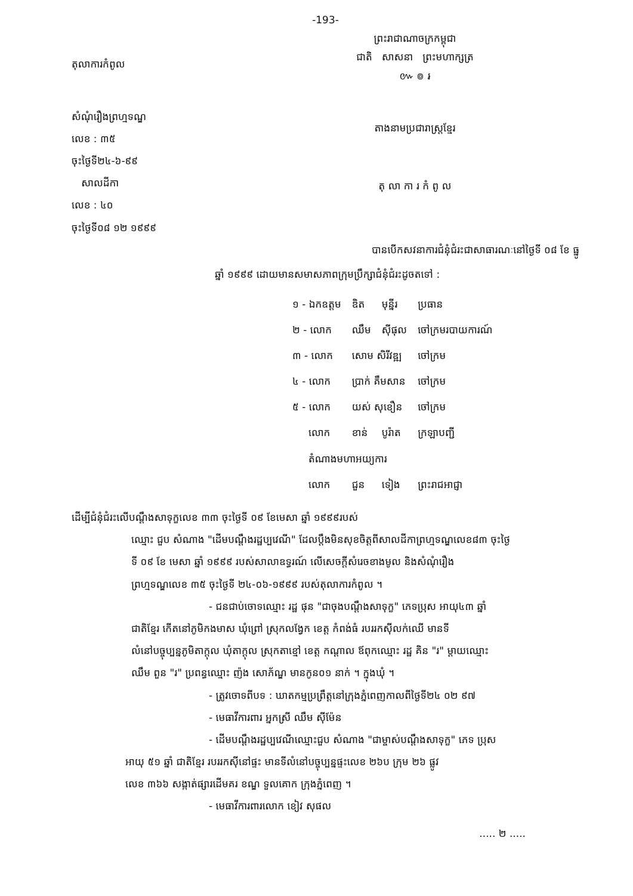-193-
តុលាការកំពូល
សំណុំរឿងព្រហ្មទណ្ឌ
លេខ : ៣៥
ចុះថ្ងៃទី២៤-៦-៩៩
សាលដីកា
លេខ : ៤០
ចុះថ្ងៃទី០៨ ១២ ១៩៩៩
ព្រះរាជាណាចក្រកម្ពុជា
ជាតិ សាសនា ព្រះមហាក្សត្រ
៚ ៙ ៛
តាងនាមប្រជារាស្ត្រខ្មែរ
តុ លា កា រ កំ ពូ ល
បានបើកសវនាការជំនុំជំរះជាសាធារណៈនៅថ្ងៃទី ០៨ ខែ ធ្នូ
ឆ្នាំ ១៩៩៩ ដោយមានសមាសភាពក្រុមប្រឹក្សាជំនុំជំរះដូចតទៅ :
| ១ - ឯកឧត្តម | ឌិត | មុន្នីរ | ប្រធាន |
| ២ - លោក | ឈឹម | ស៊ីផុល | ចៅក្រមរបាយការណ៍ |
| ៣ - លោក | សោម សិរីវឌ្ឍ | | ចៅក្រម |
| ៤ - លោក | ប្រាក់ គឹមសាន | | ចៅក្រម |
| ៥ - លោក | យស់ សុខឿន | | ចៅក្រម |
| លោក | ខាន់ | បូរ៉ាត | ក្រឡាបញ្ជី |
| តំណាងមហាអយ្យការ | | | |
| លោក | ជួន | ទៀង | ព្រះរាជអាជ្ញា |
ដើម្បីជំនុំជំរះលើបណ្តឹងសាទុក្ខលេខ ៣៣ ចុះថ្ងៃទី ០៩ ខែមេសា ឆ្នាំ ១៩៩៩របស់
ឈ្មោះ ជួប សំណាង "ដើមបណ្តឹងរដ្ឋប្បវេណី" ដែលប្តឹងមិនសុខចិត្តពីសាលដីកាព្រហ្មទណ្ឌលេខ៨៣ ចុះថ្ងៃ
ទី ០៩ ខែ មេសា ឆ្នាំ ១៩៩៩ របស់សាលាឧទ្ធរណ៍ លើសេចក្តីសំរេចខាងមូល និងសំណុំរឿង
ព្រហ្មទណ្ឌលេខ ៣៥ ចុះថ្ងៃទី ២៤-០៦-១៩៩៩ របស់តុលាការកំពូល ។
- ជនជាប់ចោទឈ្មោះ រដ្ឋ ផុន "ជាចុងបណ្តឹងសាទុក្ខ" ភេទប្រុស អាយុ៤៣ ឆ្នាំ
ជាតិខ្មែរ កើតនៅភូមិកងមាស ឃុំព្រៅ ស្រុកលង្វែក ខេត្ត កំពង់ធំ របររកស៊ីលក់ឈើ មានទី
លំនៅបច្ចុប្បន្នភូមិតាក្តុល ឃុំតាក្តុល ស្រុកតាខ្មៅ ខេត្ត កណ្តាល ឪពុកឈ្មោះ រដ្ឋ គិន "រ" ម្តាយឈ្មោះ
ឈឹម ពួន "រ" ប្រពន្ធឈ្មោះ ញ៉ង សោភ័ណ្ឌ មានកូន០១ នាក់ ។ ក្នុងឃុំ ។
- ត្រូវចោទពីបទ : ឃាតកម្មប្រព្រឹត្តនៅក្រុងភ្នំពេញកាលពីថ្ងៃទី២៤ ០២ ៩៧
- មេធាវីការពារ អ្នកស្រី ឈឹម ស៊ីម៉ែន
- ដើមបណ្តឹងរដ្ឋប្បវេណីឈ្មោះជួប សំណាង "ជាម្ចាស់បណ្តឹងសាទុក្ខ" ភេទ ប្រុស
អាយុ ៥១ ឆ្នាំ ជាតិខ្មែរ របររកស៊ីនៅផ្ទះ មានទីលំនៅបច្ចុប្បន្នផ្ទះលេខ ២៦ប ក្រុម ២៦ ផ្លូវ
លេខ ៣៦៦ សង្កាត់ផ្សារដើមគរ ខណ្ឌ ទួលគោក ក្រុងភ្នំពេញ ។
- មេធាវីការពារលោក ខៀវ សុផល
..... ២ .....